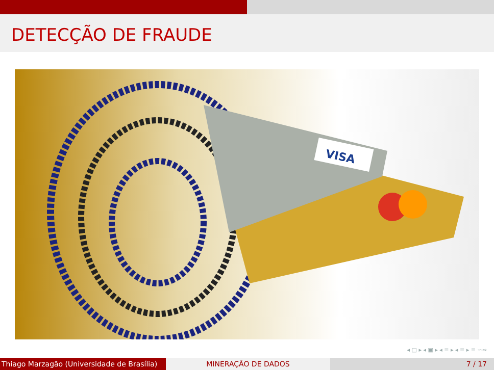DETECÇÃO DE FRAUDE
VISA
◂ □ ▸ ◂ ▣ ▸ ◂ ≡ ▸ ◂ ≡ ▸ ≡ ∽∾
Thiago Marzagão (Universidade de Brasília)
MINERAÇÃO DE DADOS 7 / 17